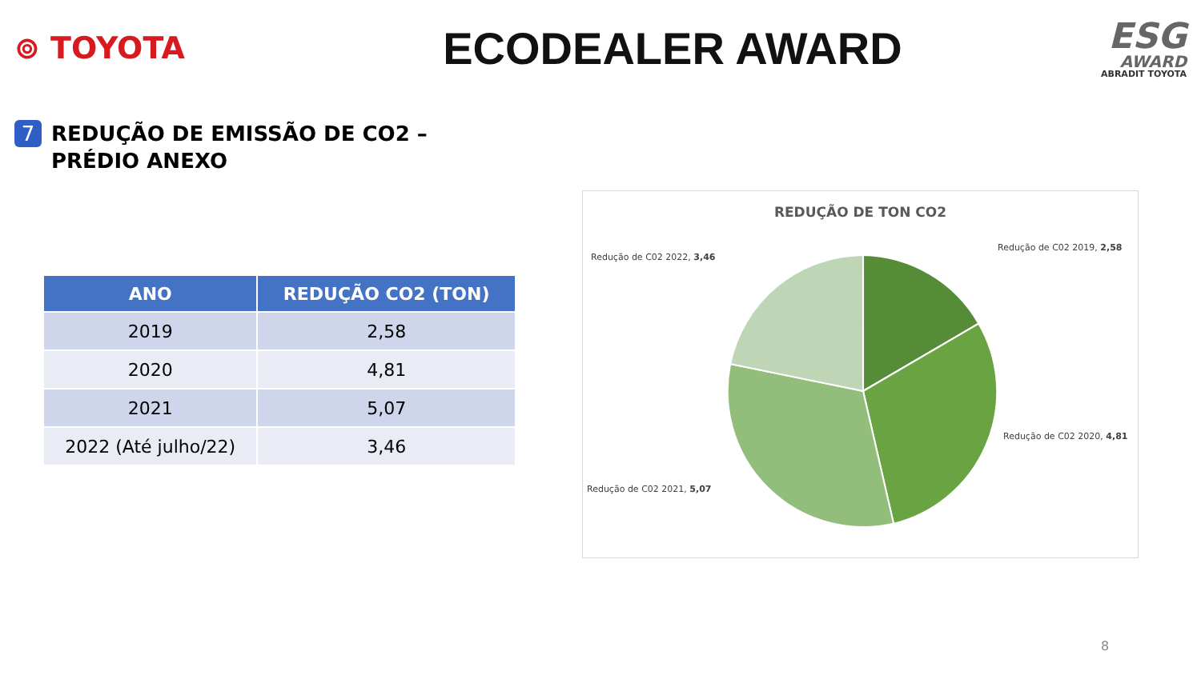⊚ TOYOTA
ECODEALER AWARD
ESG
AWARD
ABRADIT TOYOTA
7
REDUÇÃO DE EMISSÃO DE CO2 –
PRÉDIO ANEXO
| ANO | REDUÇÃO CO2 (TON) |
| --- | --- |
| 2019 | 2,58 |
| 2020 | 4,81 |
| 2021 | 5,07 |
| 2022 (Até julho/22) | 3,46 |
REDUÇÃO DE TON CO2
Redução de C02 2022, 3,46
Redução de C02 2019, 2,58
Redução de C02 2020, 4,81
Redução de C02 2021, 5,07
8